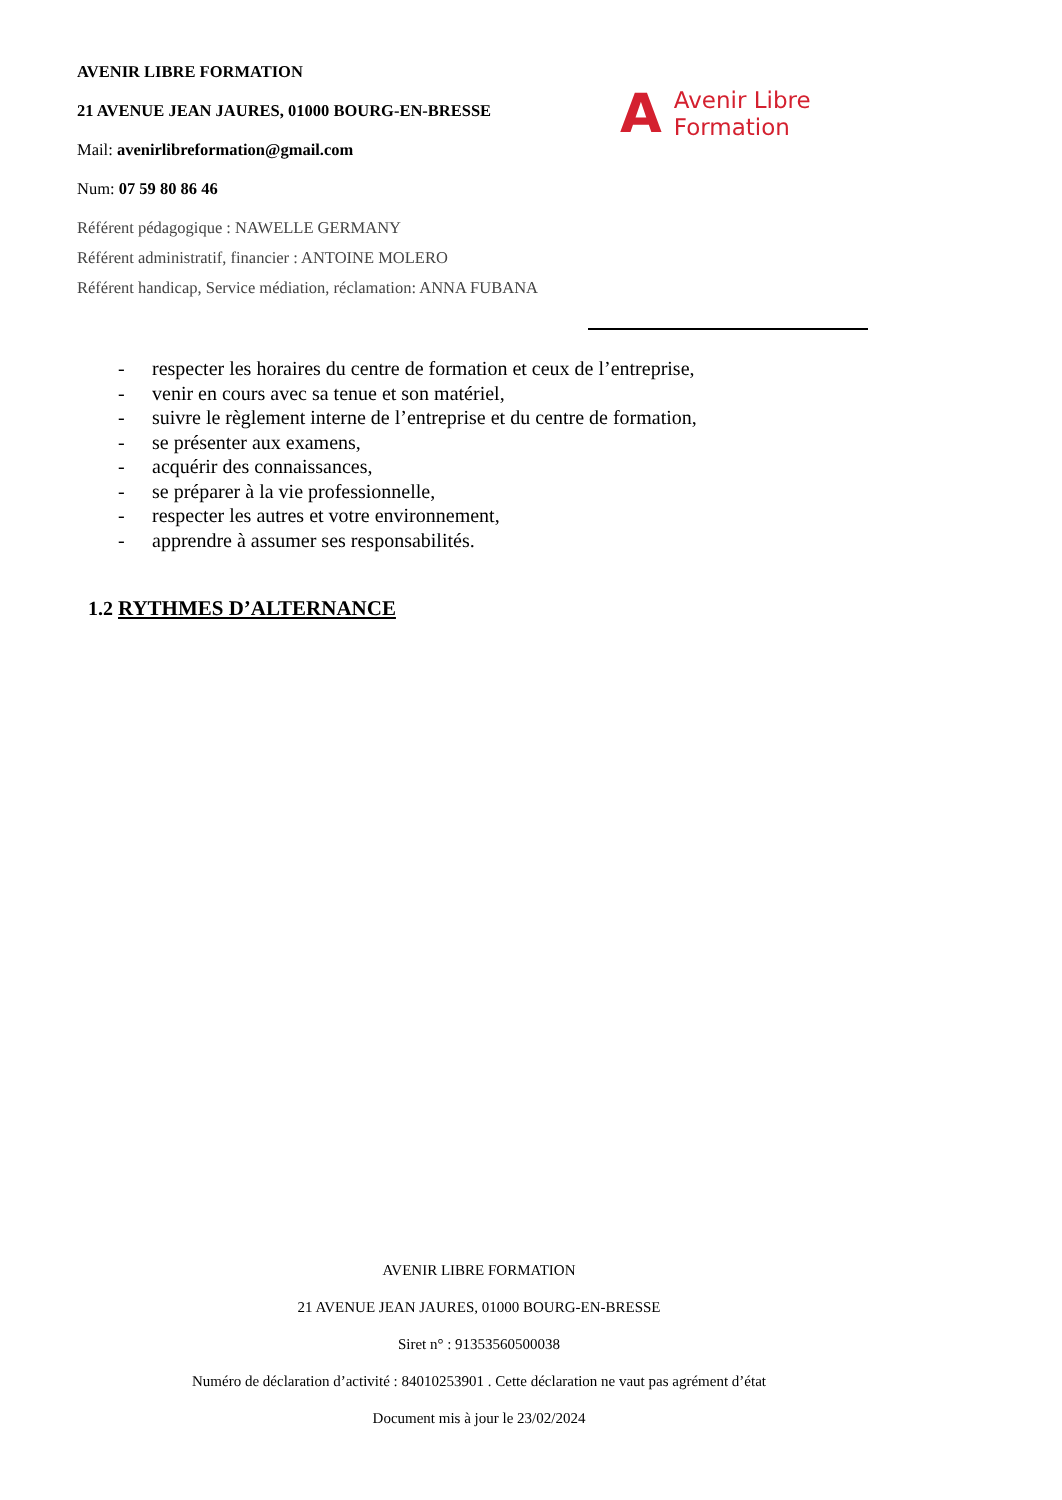AVENIR LIBRE FORMATION
21 AVENUE JEAN JAURES, 01000 BOURG-EN-BRESSE
Mail: avenirlibreformation@gmail.com
Num: 07 59 80 86 46
Référent pédagogique : NAWELLE GERMANY
Référent administratif, financier : ANTOINE MOLERO
Référent handicap, Service médiation, réclamation: ANNA FUBANA
A
Avenir Libre
Formation
- respecter les horaires du centre de formation et ceux de l’entreprise,
- venir en cours avec sa tenue et son matériel,
- suivre le règlement interne de l’entreprise et du centre de formation,
- se présenter aux examens,
- acquérir des connaissances,
- se préparer à la vie professionnelle,
- respecter les autres et votre environnement,
- apprendre à assumer ses responsabilités.
1.2 RYTHMES D’ALTERNANCE
AVENIR LIBRE FORMATION
21 AVENUE JEAN JAURES, 01000 BOURG-EN-BRESSE
Siret n° : 91353560500038
Numéro de déclaration d’activité : 84010253901 . Cette déclaration ne vaut pas agrément d’état
Document mis à jour le 23/02/2024